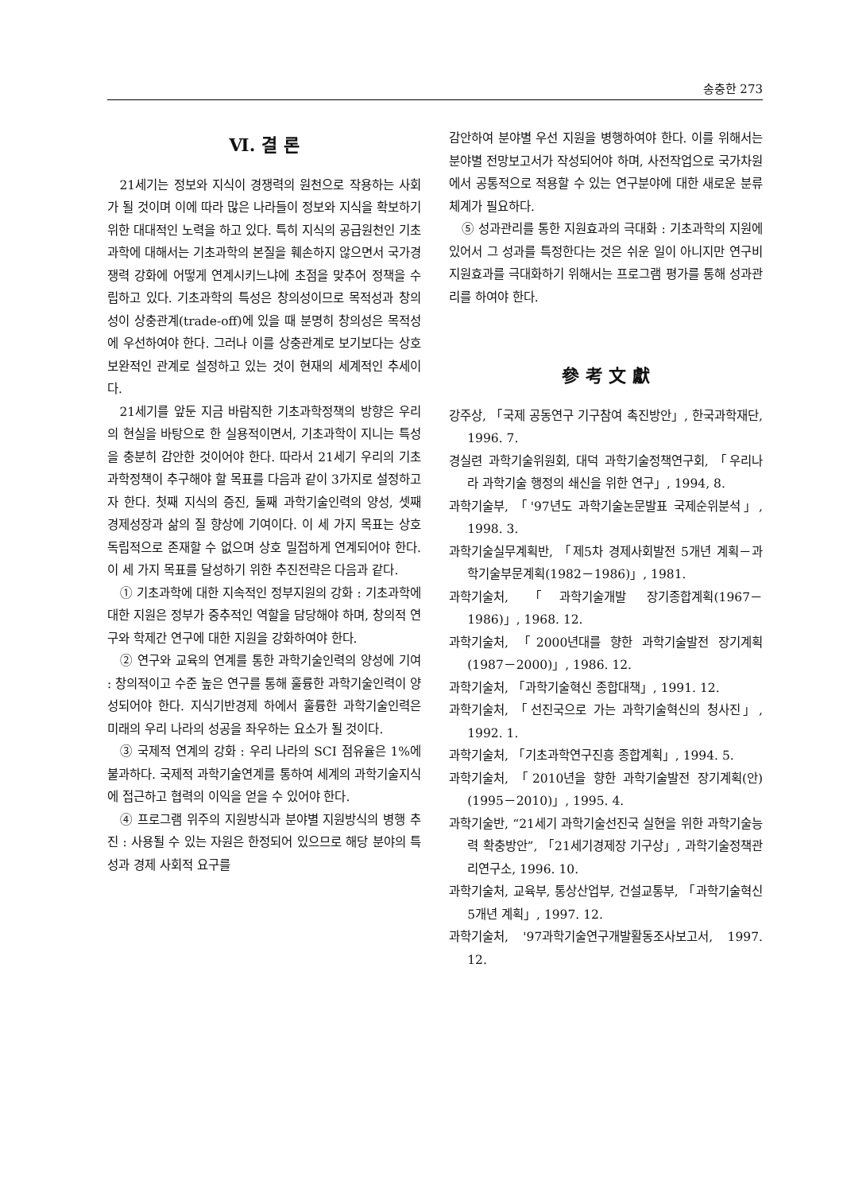송충한 273
Ⅵ. 결 론
21세기는 정보와 지식이 경쟁력의 원천으로 작용하는 사회가 될 것이며 이에 따라 많은 나라들이 정보와 지식을 확보하기 위한 대대적인 노력을 하고 있다. 특히 지식의 공급원천인 기초과학에 대해서는 기초과학의 본질을 훼손하지 않으면서 국가경쟁력 강화에 어떻게 연계시키느냐에 초점을 맞추어 정책을 수립하고 있다. 기초과학의 특성은 창의성이므로 목적성과 창의성이 상충관계(trade-off)에 있을 때 분명히 창의성은 목적성에 우선하여야 한다. 그러나 이를 상충관계로 보기보다는 상호 보완적인 관계로 설정하고 있는 것이 현재의 세계적인 추세이다.
21세기를 앞둔 지금 바람직한 기초과학정책의 방향은 우리의 현실을 바탕으로 한 실용적이면서, 기초과학이 지니는 특성을 충분히 감안한 것이어야 한다. 따라서 21세기 우리의 기초과학정책이 추구해야 할 목표를 다음과 같이 3가지로 설정하고자 한다. 첫째 지식의 증진, 둘째 과학기술인력의 양성, 셋째 경제성장과 삶의 질 향상에 기여이다. 이 세 가지 목표는 상호 독립적으로 존재할 수 없으며 상호 밀접하게 연계되어야 한다. 이 세 가지 목표를 달성하기 위한 추진전략은 다음과 같다.
① 기초과학에 대한 지속적인 정부지원의 강화 : 기초과학에 대한 지원은 정부가 중추적인 역할을 담당해야 하며, 창의적 연구와 학제간 연구에 대한 지원을 강화하여야 한다.
② 연구와 교육의 연계를 통한 과학기술인력의 양성에 기여 : 창의적이고 수준 높은 연구를 통해 훌륭한 과학기술인력이 양성되어야 한다. 지식기반경제 하에서 훌륭한 과학기술인력은 미래의 우리 나라의 성공을 좌우하는 요소가 될 것이다.
③ 국제적 연계의 강화 : 우리 나라의 SCI 점유율은 1%에 불과하다. 국제적 과학기술연계를 통하여 세계의 과학기술지식에 접근하고 협력의 이익을 얻을 수 있어야 한다.
④ 프로그램 위주의 지원방식과 분야별 지원방식의 병행 추진 : 사용될 수 있는 자원은 한정되어 있으므로 해당 분야의 특성과 경제 사회적 요구를
감안하여 분야별 우선 지원을 병행하여야 한다. 이를 위해서는 분야별 전망보고서가 작성되어야 하며, 사전작업으로 국가차원에서 공통적으로 적용할 수 있는 연구분야에 대한 새로운 분류체계가 필요하다.
⑤ 성과관리를 통한 지원효과의 극대화 : 기초과학의 지원에 있어서 그 성과를 특정한다는 것은 쉬운 일이 아니지만 연구비 지원효과를 극대화하기 위해서는 프로그램 평가를 통해 성과관리를 하여야 한다.
參 考 文 獻
강주상, 「국제 공동연구 기구참여 촉진방안」, 한국과학재단, 1996. 7.
경실련 과학기술위원회, 대덕 과학기술정책연구회, 「우리나라 과학기술 행정의 쇄신을 위한 연구」, 1994, 8.
과학기술부, 「'97년도 과학기술논문발표 국제순위분석」, 1998. 3.
과학기술실무계획반, 「제5차 경제사회발전 5개년 계획－과학기술부문계획(1982－1986)」, 1981.
과학기술처, 「과학기술개발 장기종합계획(1967－1986)」, 1968. 12.
과학기술처, 「2000년대를 향한 과학기술발전 장기계획(1987－2000)」, 1986. 12.
과학기술처, 「과학기술혁신 종합대책」, 1991. 12.
과학기술처, 「선진국으로 가는 과학기술혁신의 청사진」, 1992. 1.
과학기술처, 「기초과학연구진흥 종합계획」, 1994. 5.
과학기술처, 「2010년을 향한 과학기술발전 장기계획(안)(1995－2010)」, 1995. 4.
과학기술반, “21세기 과학기술선진국 실현을 위한 과학기술능력 확충방안”, 「21세기경제장 기구상」, 과학기술정책관리연구소, 1996. 10.
과학기술처, 교육부, 통상산업부, 건설교통부, 「과학기술혁신 5개년 계획」, 1997. 12.
과학기술처, '97과학기술연구개발활동조사보고서, 1997. 12.